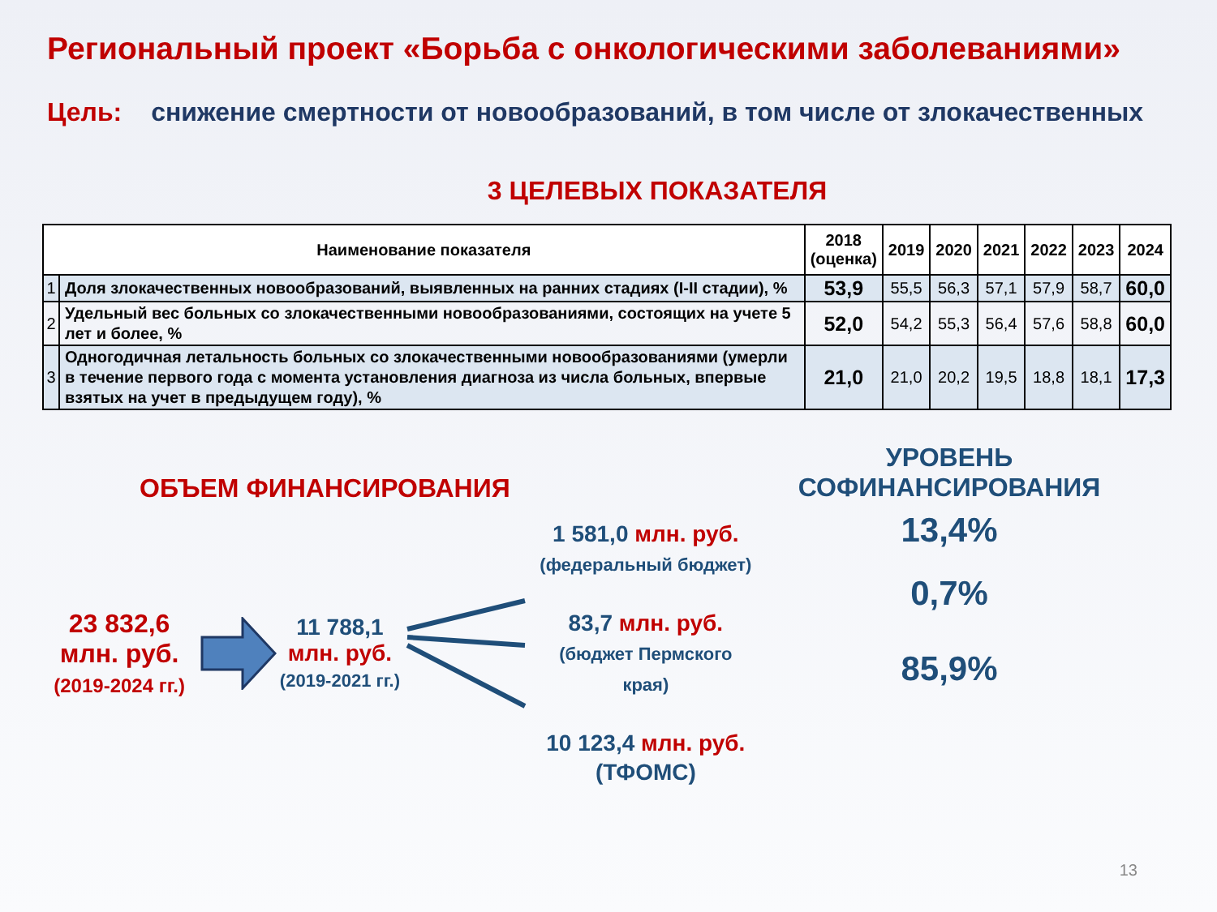Региональный проект «Борьба с онкологическими заболеваниями»
Цель: снижение смертности от новообразований, в том числе от злокачественных
3 ЦЕЛЕВЫХ ПОКАЗАТЕЛЯ
| Наименование показателя | | 2018 (оценка) | 2019 | 2020 | 2021 | 2022 | 2023 | 2024 |
| --- | --- | --- | --- | --- | --- | --- | --- | --- |
| 1 | Доля злокачественных новообразований, выявленных на ранних стадиях (I-II стадии), % | 53,9 | 55,5 | 56,3 | 57,1 | 57,9 | 58,7 | 60,0 |
| 2 | Удельный вес больных со злокачественными новообразованиями, состоящих на учете 5 лет и более, % | 52,0 | 54,2 | 55,3 | 56,4 | 57,6 | 58,8 | 60,0 |
| 3 | Одногодичная летальность больных со злокачественными новообразованиями (умерли в течение первого года с момента установления диагноза из числа больных, впервые взятых на учет в предыдущем году), % | 21,0 | 21,0 | 20,2 | 19,5 | 18,8 | 18,1 | 17,3 |
ОБЪЕМ ФИНАНСИРОВАНИЯ
23 832,6
млн. руб.
(2019-2024 гг.)
11 788,1
млн. руб.
(2019-2021 гг.)
1 581,0 млн. руб.
(федеральный бюджет)
83,7 млн. руб.
(бюджет Пермского края)
10 123,4 млн. руб.
(ТФОМС)
УРОВЕНЬ
СОФИНАНСИРОВАНИЯ
13,4%
0,7%
85,9%
13